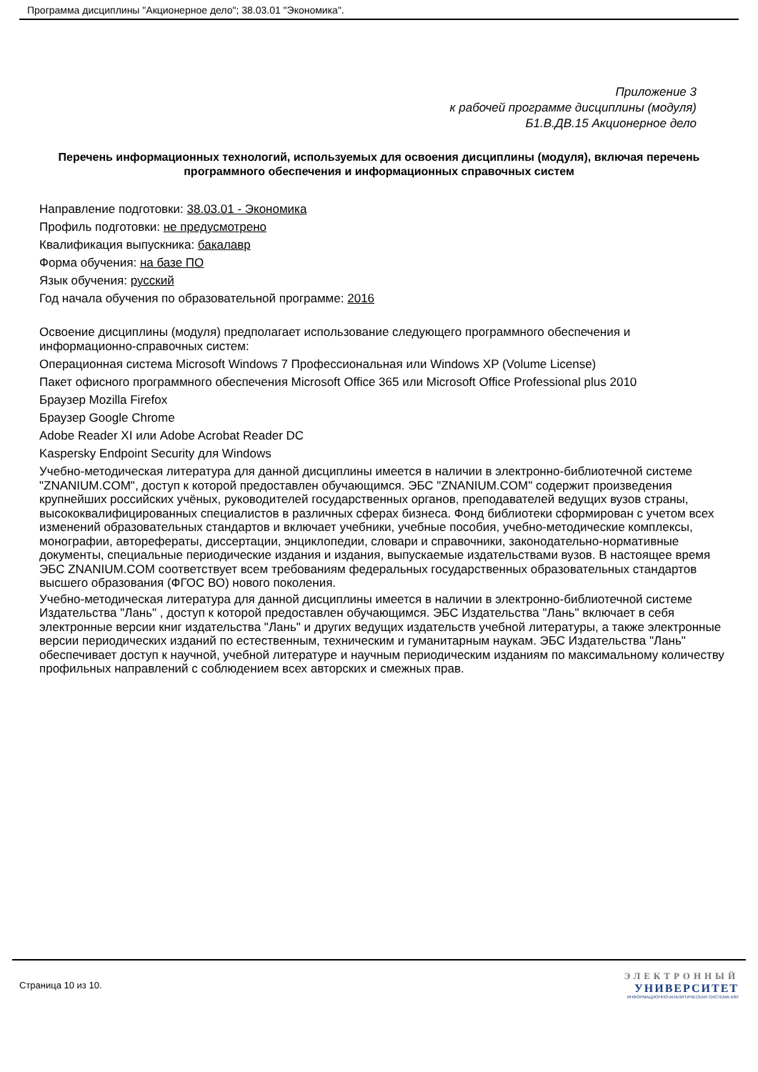Программа дисциплины "Акционерное дело"; 38.03.01 "Экономика".
Приложение 3
к рабочей программе дисциплины (модуля)
Б1.В.ДВ.15 Акционерное дело
Перечень информационных технологий, используемых для освоения дисциплины (модуля), включая перечень программного обеспечения и информационных справочных систем
Направление подготовки: 38.03.01 - Экономика
Профиль подготовки: не предусмотрено
Квалификация выпускника: бакалавр
Форма обучения: на базе ПО
Язык обучения: русский
Год начала обучения по образовательной программе: 2016
Освоение дисциплины (модуля) предполагает использование следующего программного обеспечения и информационно-справочных систем:
Операционная система Microsoft Windows 7 Профессиональная или Windows XP (Volume License)
Пакет офисного программного обеспечения Microsoft Office 365 или Microsoft Office Professional plus 2010
Браузер Mozilla Firefox
Браузер Google Chrome
Adobe Reader XI или Adobe Acrobat Reader DC
Kaspersky Endpoint Security для Windows
Учебно-методическая литература для данной дисциплины имеется в наличии в электронно-библиотечной системе "ZNANIUM.COM", доступ к которой предоставлен обучающимся. ЭБС "ZNANIUM.COM" содержит произведения крупнейших российских учёных, руководителей государственных органов, преподавателей ведущих вузов страны, высококвалифицированных специалистов в различных сферах бизнеса. Фонд библиотеки сформирован с учетом всех изменений образовательных стандартов и включает учебники, учебные пособия, учебно-методические комплексы, монографии, авторефераты, диссертации, энциклопедии, словари и справочники, законодательно-нормативные документы, специальные периодические издания и издания, выпускаемые издательствами вузов. В настоящее время ЭБС ZNANIUM.COM соответствует всем требованиям федеральных государственных образовательных стандартов высшего образования (ФГОС ВО) нового поколения.
Учебно-методическая литература для данной дисциплины имеется в наличии в электронно-библиотечной системе Издательства "Лань" , доступ к которой предоставлен обучающимся. ЭБС Издательства "Лань" включает в себя электронные версии книг издательства "Лань" и других ведущих издательств учебной литературы, а также электронные версии периодических изданий по естественным, техническим и гуманитарным наукам. ЭБС Издательства "Лань" обеспечивает доступ к научной, учебной литературе и научным периодическим изданиям по максимальному количеству профильных направлений с соблюдением всех авторских и смежных прав.
Страница 10 из 10.
ЭЛЕКТРОННЫЙ
УНИВЕРСИТЕТ
ИНФОРМАЦИОННО-АНАЛИТИЧЕСКАЯ СИСТЕМА КФУ